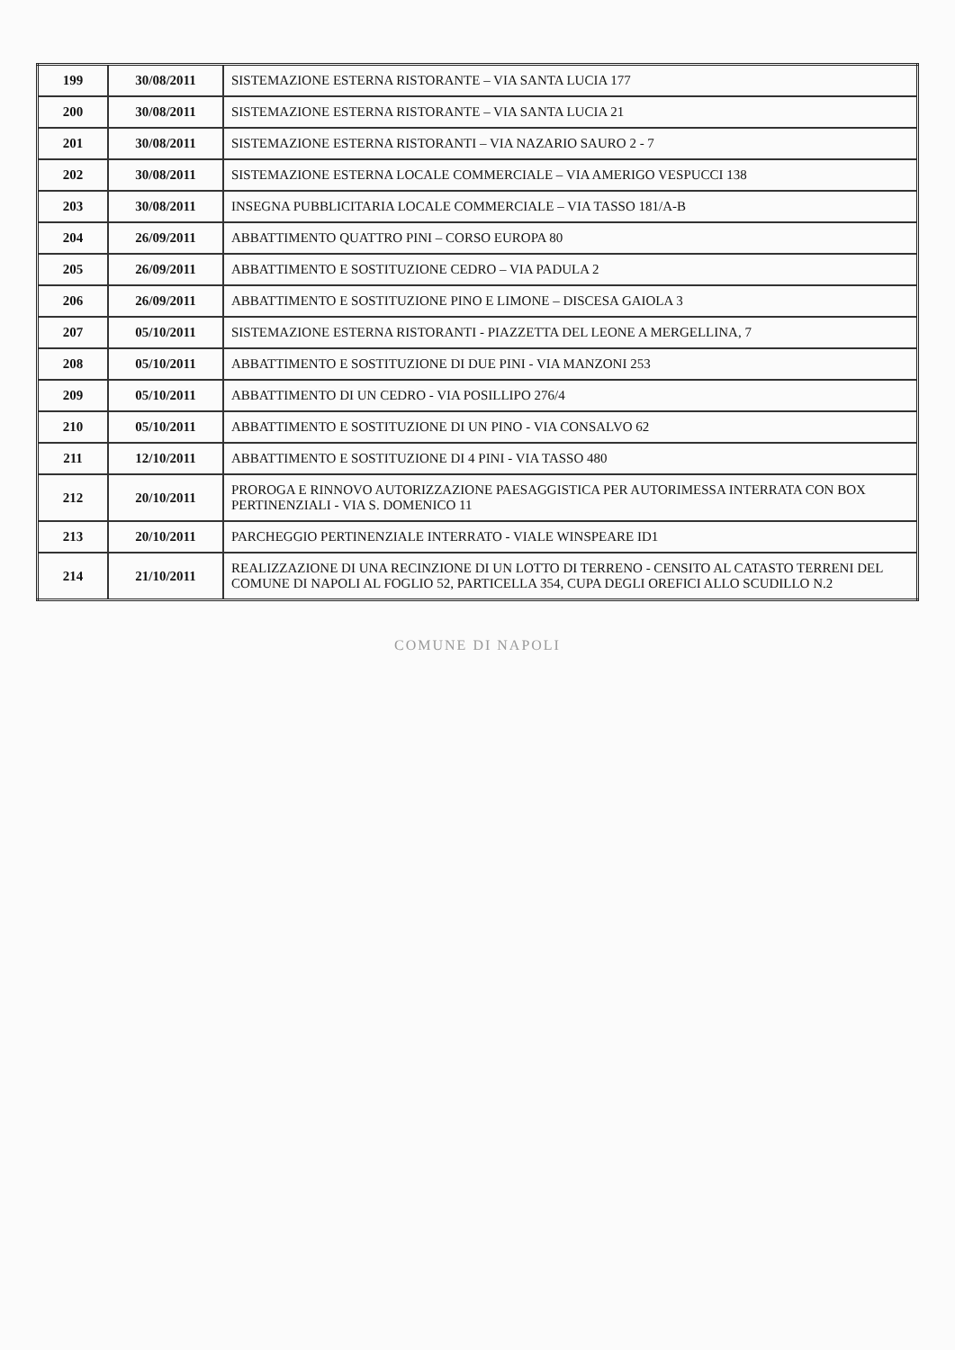| 199 | 30/08/2011 | SISTEMAZIONE ESTERNA RISTORANTE – VIA SANTA LUCIA 177 |
| 200 | 30/08/2011 | SISTEMAZIONE ESTERNA RISTORANTE – VIA SANTA LUCIA 21 |
| 201 | 30/08/2011 | SISTEMAZIONE ESTERNA RISTORANTI – VIA NAZARIO SAURO 2 - 7 |
| 202 | 30/08/2011 | SISTEMAZIONE ESTERNA LOCALE COMMERCIALE – VIA AMERIGO VESPUCCI 138 |
| 203 | 30/08/2011 | INSEGNA PUBBLICITARIA LOCALE COMMERCIALE – VIA TASSO 181/A-B |
| 204 | 26/09/2011 | ABBATTIMENTO QUATTRO PINI – CORSO EUROPA 80 |
| 205 | 26/09/2011 | ABBATTIMENTO E SOSTITUZIONE CEDRO – VIA PADULA 2 |
| 206 | 26/09/2011 | ABBATTIMENTO E SOSTITUZIONE PINO E LIMONE – DISCESA GAIOLA 3 |
| 207 | 05/10/2011 | SISTEMAZIONE ESTERNA RISTORANTI - PIAZZETTA DEL LEONE A MERGELLINA, 7 |
| 208 | 05/10/2011 | ABBATTIMENTO E SOSTITUZIONE DI DUE PINI - VIA MANZONI 253 |
| 209 | 05/10/2011 | ABBATTIMENTO DI UN CEDRO - VIA POSILLIPO 276/4 |
| 210 | 05/10/2011 | ABBATTIMENTO E SOSTITUZIONE DI UN PINO - VIA CONSALVO 62 |
| 211 | 12/10/2011 | ABBATTIMENTO E SOSTITUZIONE DI 4 PINI - VIA TASSO 480 |
| 212 | 20/10/2011 | PROROGA E RINNOVO AUTORIZZAZIONE PAESAGGISTICA PER AUTORIMESSA INTERRATA CON BOX PERTINENZIALI - VIA S. DOMENICO 11 |
| 213 | 20/10/2011 | PARCHEGGIO PERTINENZIALE INTERRATO - VIALE WINSPEARE ID1 |
| 214 | 21/10/2011 | REALIZZAZIONE DI UNA RECINZIONE DI UN LOTTO DI TERRENO - CENSITO AL CATASTO TERRENI DEL COMUNE DI NAPOLI AL FOGLIO 52, PARTICELLA 354, CUPA DEGLI OREFICI ALLO SCUDILLO N.2 |
COMUNE DI NAPOLI